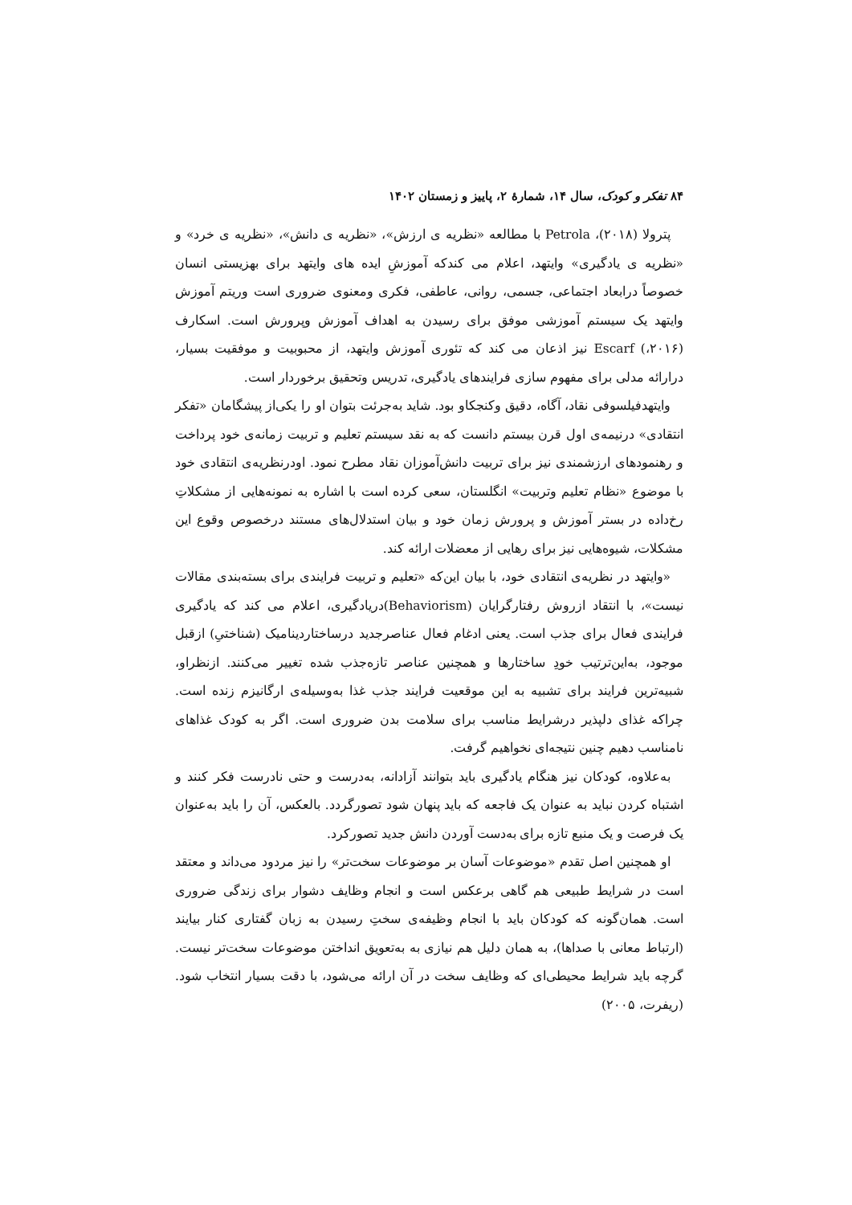۸۴ تفکر و کودک، سال ۱۴، شمارهٔ ۲، پاییز و زمستان ۱۴۰۲
پترولا (۲۰۱۸)، Petrola با مطالعه «نظریه ی ارزش»، «نظریه ی دانش»، «نظریه ی خرد» و «نظریه ی یادگیری» وایتهد، اعلام می کندکه آموزشِ ایده های وایتهد برای بهزیستی انسان خصوصاً درابعاد اجتماعی، جسمی، روانی، عاطفی، فکری ومعنوی ضروری است وریتم آموزش وایتهد یک سیستم آموزشی موفق برای رسیدن به اهداف آموزش وپرورش است. اسکارف (۲۰۱۶،) Escarf نیز اذعان می کند که تئوری آموزش وایتهد، از محبوبیت و موفقیت بسیار، درارائه مدلی برای مفهوم سازی فرایندهای یادگیری، تدریس وتحقیق برخوردار است.
وایتهدفیلسوفی نقاد، آگاه، دقیق وکنجکاو بود. شاید به‌جرئت بتوان او را یکی‌از پیشگامان «تفکر انتقادی» درنیمه‌ی اول قرن بیستم دانست که به نقد سیستم تعلیم و تربیت زمانه‌ی خود پرداخت و رهنمودهای ارزشمندی نیز برای تربیت دانش‌آموزان نقاد مطرح نمود. اودرنظریه‌ی انتقادی خود با موضوع «نظام تعلیم وتربیت» انگلستان، سعی کرده است با اشاره به نمونه‌هایی از مشکلاتِ رخ‌داده در بستر آموزش و پرورش زمان خود و بیان استدلال‌های مستند درخصوص وقوع این مشکلات، شیوه‌هایی نیز برای رهایی از معضلات ارائه کند.
«وایتهد در نظریه‌ی انتقادی خود، با بیان این‌که «تعلیم و تربیت فرایندی برای بسته‌بندی مقالات نیست»، با انتقاد ازروش رفتارگرایان (Behaviorism)دریادگیری، اعلام می کند که یادگیری فرایندی فعال برای جذب است. یعنی ادغام فعال عناصرجدید درساختاردینامیک (شناختیِ) ازقبل موجود، به‌این‌ترتیب خودِ ساختارها و همچنین عناصر تازه‌جذب شده تغییر می‌کنند. ازنظراو، شبیه‌ترین فرایند برای تشبیه به این موقعیت فرایند جذب غذا به‌وسیله‌ی ارگانیزم زنده است. چراکه غذای دلپذیر درشرایط مناسب برای سلامت بدن ضروری است. اگر به کودک غذاهای نامناسب دهیم چنین نتیجه‌ای نخواهیم گرفت.
به‌علاوه، کودکان نیز هنگام یادگیری باید بتوانند آزادانه، به‌درست و حتی نادرست فکر کنند و اشتباه کردن نباید به عنوان یک فاجعه که باید پنهان شود تصورگردد. بالعکس، آن را باید به‌عنوان یک فرصت و یک منبع تازه برای به‌دست آوردن دانش جدید تصورکرد.
او همچنین اصل تقدم «موضوعات آسان بر موضوعات سخت‌تر» را نیز مردود می‌داند و معتقد است در شرایط طبیعی هم گاهی برعکس است و انجام وظایف دشوار برای زندگی ضروری است. همان‌گونه که کودکان باید با انجام وظیفه‌ی سختِ رسیدن به زبان گفتاری کنار بیایند (ارتباط معانی با صداها)، به همان دلیل هم نیازی به به‌تعویق انداختن موضوعات سخت‌تر نیست. گرچه باید شرایط محیطی‌ای که وظایف سخت در آن ارائه می‌شود، با دقت بسیار انتخاب شود. (ریفرت، ۲۰۰۵)